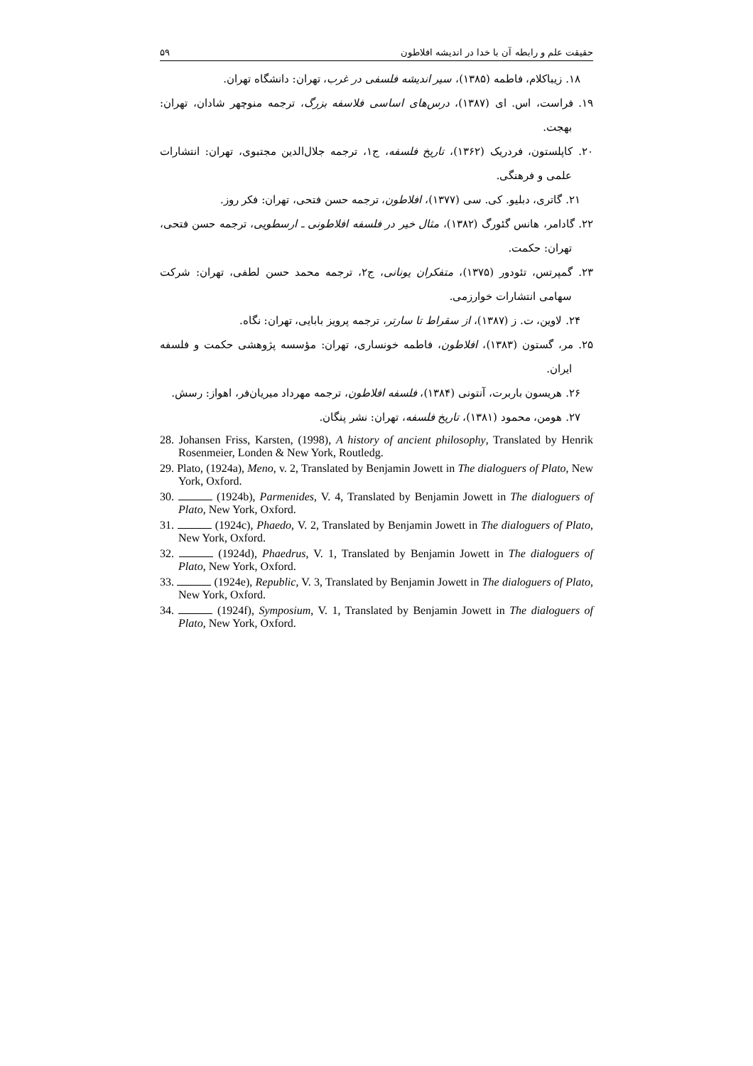۵۹ حقیقت علم و رابطه آن با خدا در اندیشه افلاطون
۱۸. زیباکلام، فاطمه (۱۳۸۵)، سیر اندیشه فلسفی در غرب، تهران: دانشگاه تهران.
۱۹. فراست، اس. ای (۱۳۸۷)، درس‌های اساسی فلاسفه بزرگ، ترجمه منوچهر شادان، تهران: بهجت.
۲۰. کاپلستون، فردریک (۱۳۶۲)، تاریخ فلسفه، ج۱، ترجمه جلال‌الدین مجتبوی، تهران: انتشارات علمی و فرهنگی.
۲۱. گاتری، دبلیو. کی. سی (۱۳۷۷)، افلاطون، ترجمه حسن فتحی، تهران: فکر روز.
۲۲. گادامر، هانس گئورگ (۱۳۸۲)، مثال خیر در فلسفه افلاطونی ـ ارسطویی، ترجمه حسن فتحی، تهران: حکمت.
۲۳. گمپرتس، تئودور (۱۳۷۵)، متفکران یونانی، ج۲، ترجمه محمد حسن لطفی، تهران: شرکت سهامی انتشارات خوارزمی.
۲۴. لاوین، ت. ز (۱۳۸۷)، از سقراط تا سارتر، ترجمه پرویز بابایی، تهران: نگاه.
۲۵. مر، گستون (۱۳۸۳)، افلاطون، فاطمه خونساری، تهران: مؤسسه پژوهشی حکمت و فلسفه ایران.
۲۶. هریسون باربرت، آنتونی (۱۳۸۴)، فلسفه افلاطون، ترجمه مهرداد میریان‌فر، اهواز: رسش.
۲۷. هومن، محمود (۱۳۸۱)، تاریخ فلسفه، تهران: نشر پنگان.
28. Johansen Friss, Karsten, (1998), A history of ancient philosophy, Translated by Henrik Rosenmeier, Londen & New York, Routledg.
29. Plato, (1924a), Meno, v. 2, Translated by Benjamin Jowett in The dialoguers of Plato, New York, Oxford.
30. (1924b), Parmenides, V. 4, Translated by Benjamin Jowett in The dialoguers of Plato, New York, Oxford.
31. (1924c), Phaedo, V. 2, Translated by Benjamin Jowett in The dialoguers of Plato, New York, Oxford.
32. (1924d), Phaedrus, V. 1, Translated by Benjamin Jowett in The dialoguers of Plato, New York, Oxford.
33. (1924e), Republic, V. 3, Translated by Benjamin Jowett in The dialoguers of Plato, New York, Oxford.
34. (1924f), Symposium, V. 1, Translated by Benjamin Jowett in The dialoguers of Plato, New York, Oxford.